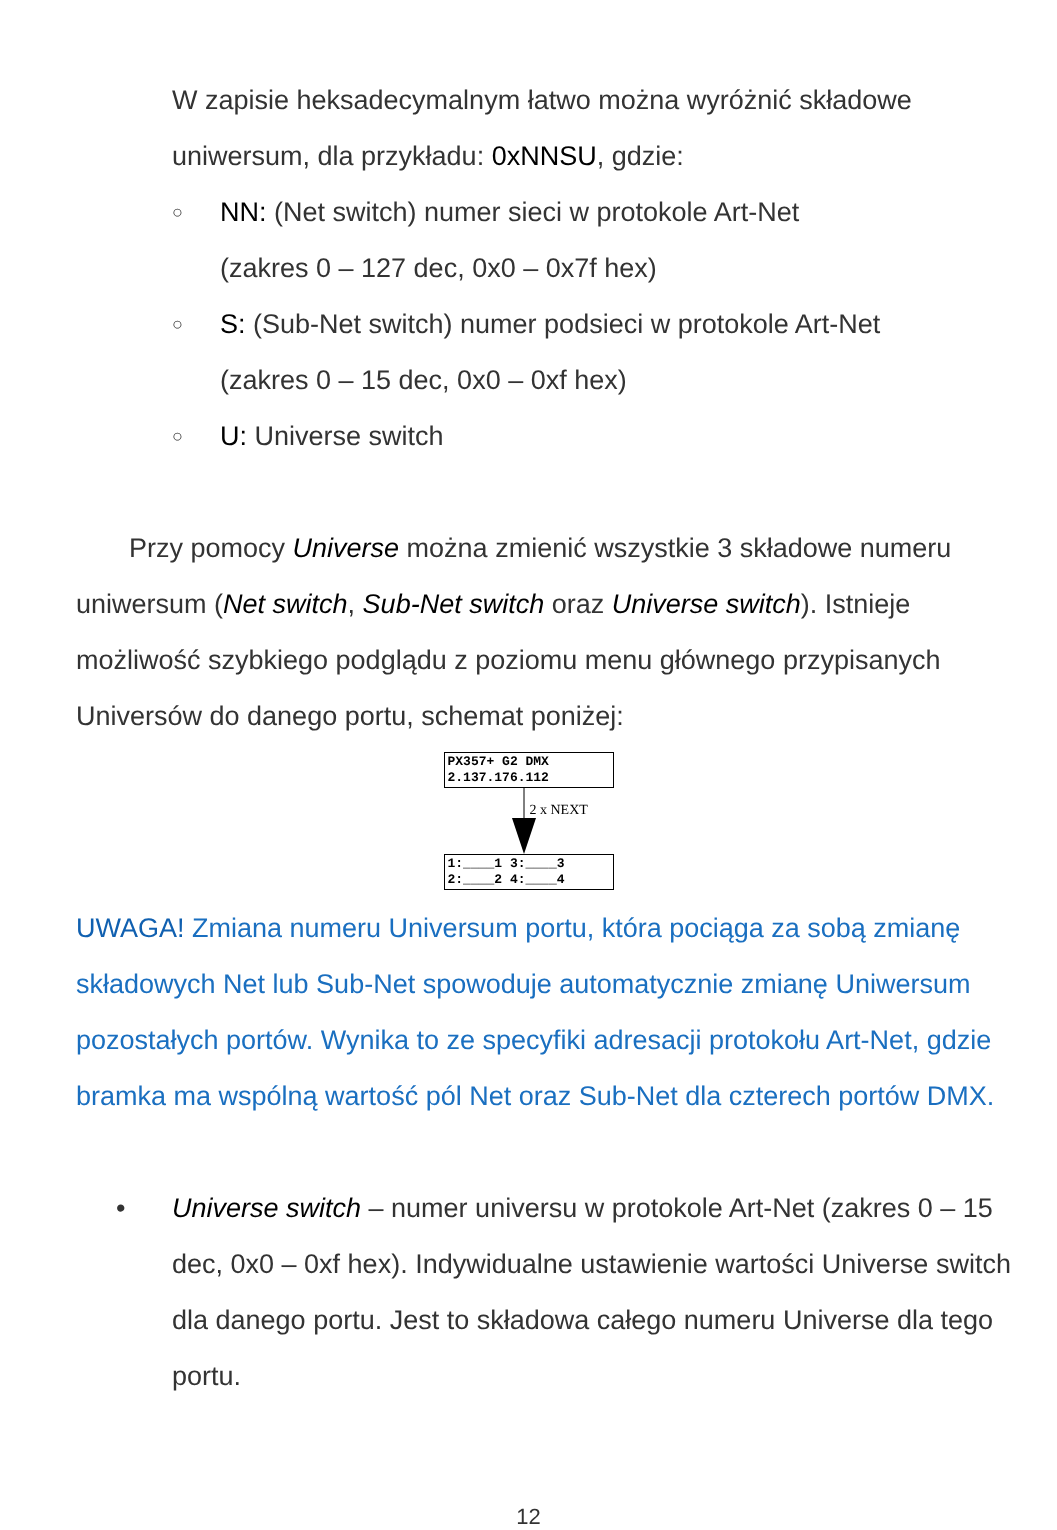W zapisie heksadecymalnym łatwo można wyróżnić składowe uniwersum, dla przykładu: 0xNNSU, gdzie:
○
NN: (Net switch) numer sieci w protokole Art-Net
(zakres 0 – 127 dec, 0x0 – 0x7f hex)
○
S: (Sub-Net switch) numer podsieci w protokole Art-Net
(zakres 0 – 15 dec, 0x0 – 0xf hex)
○
U: Universe switch
Przy pomocy Universe można zmienić wszystkie 3 składowe numeru uniwersum (Net switch, Sub-Net switch oraz Universe switch). Istnieje możliwość szybkiego podglądu z poziomu menu głównego przypisanych Universów do danego portu, schemat poniżej:
PX357+ G2 DMX 2.137.176.112
2 x NEXT
1:____1 3:____3 2:____2 4:____4
UWAGA! Zmiana numeru Universum portu, która pociąga za sobą zmianę składowych Net lub Sub-Net spowoduje automatycznie zmianę Uniwersum pozostałych portów. Wynika to ze specyfiki adresacji protokołu Art-Net, gdzie bramka ma wspólną wartość pól Net oraz Sub-Net dla czterech portów DMX.
• Universe switch – numer universu w protokole Art-Net (zakres 0 – 15 dec, 0x0 – 0xf hex). Indywidualne ustawienie wartości Universe switch dla danego portu. Jest to składowa całego numeru Universe dla tego portu.
12